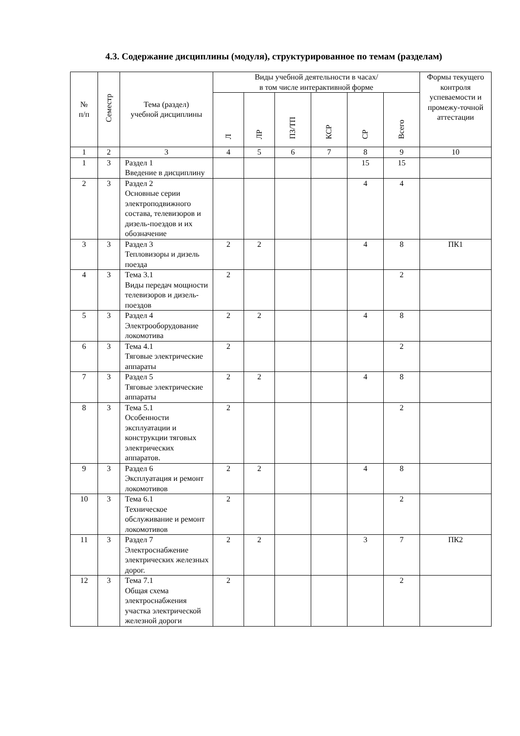4.3. Содержание дисциплины (модуля), структурированное по темам (разделам)
| № п/п | Семестр | Тема (раздел) учебной дисциплины | Виды учебной деятельности в часах/ в том числе интерактивной форме | | | | | | Формы текущего контроля успеваемости и промежу-точной аттестации |
| --- | --- | --- | --- | --- | --- | --- | --- | --- | --- |
| | | | Л | ЛР | ПЗ/ТП | КСР | СР | Всего | |
| 1 | 2 | 3 | 4 | 5 | 6 | 7 | 8 | 9 | 10 |
| 1 | 3 | Раздел 1 Введение в дисциплину | | | | | 15 | 15 | |
| 2 | 3 | Раздел 2 Основные серии электроподвижного состава, телевизоров и дизель-поездов и их обозначение | | | | | 4 | 4 | |
| 3 | 3 | Раздел 3 Тепловизоры и дизель поезда | 2 | 2 | | | 4 | 8 | ПК1 |
| 4 | 3 | Тема 3.1 Виды передач мощности телевизоров и дизель-поездов | 2 | | | | | 2 | |
| 5 | 3 | Раздел 4 Электрооборудование локомотива | 2 | 2 | | | 4 | 8 | |
| 6 | 3 | Тема 4.1 Тяговые электрические аппараты | 2 | | | | | 2 | |
| 7 | 3 | Раздел 5 Тяговые электрические аппараты | 2 | 2 | | | 4 | 8 | |
| 8 | 3 | Тема 5.1 Особенности эксплуатации и конструкции тяговых электрических аппаратов. | 2 | | | | | 2 | |
| 9 | 3 | Раздел 6 Эксплуатация и ремонт локомотивов | 2 | 2 | | | 4 | 8 | |
| 10 | 3 | Тема 6.1 Техническое обслуживание и ремонт локомотивов | 2 | | | | | 2 | |
| 11 | 3 | Раздел 7 Электроснабжение электрических железных дорог. | 2 | 2 | | | 3 | 7 | ПК2 |
| 12 | 3 | Тема 7.1 Общая схема электроснабжения участка электрической железной дороги | 2 | | | | | 2 | |